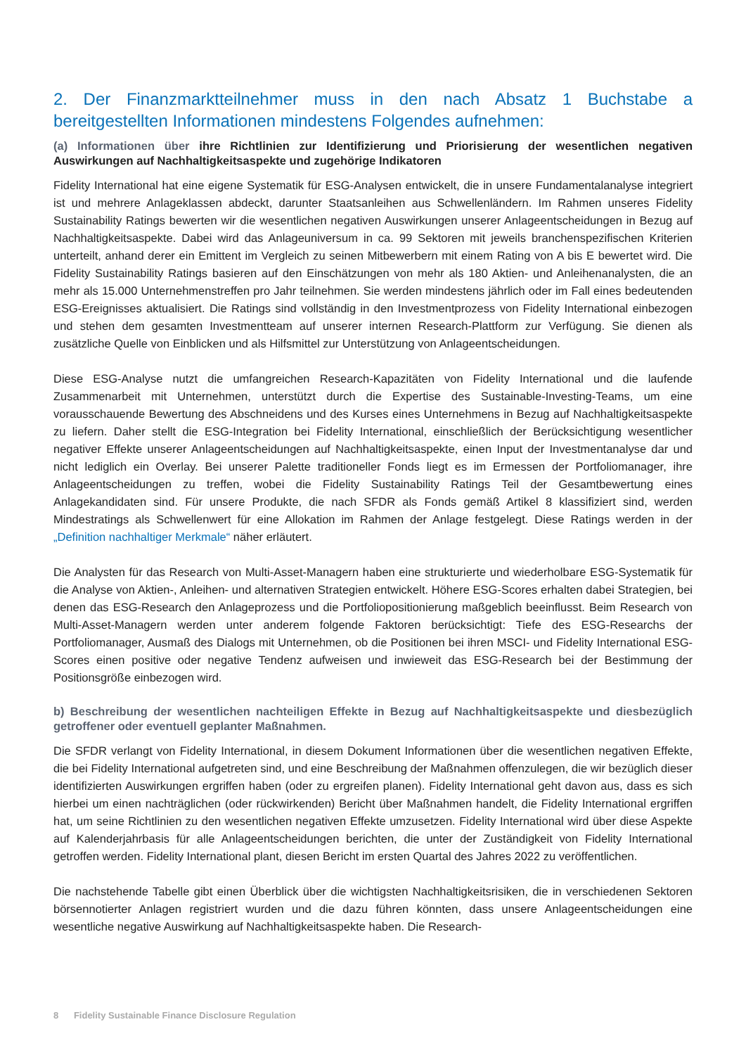2. Der Finanzmarktteilnehmer muss in den nach Absatz 1 Buchstabe a bereitgestellten Informationen mindestens Folgendes aufnehmen:
(a) Informationen über ihre Richtlinien zur Identifizierung und Priorisierung der wesentlichen negativen Auswirkungen auf Nachhaltigkeitsaspekte und zugehörige Indikatoren
Fidelity International hat eine eigene Systematik für ESG-Analysen entwickelt, die in unsere Fundamentalanalyse integriert ist und mehrere Anlageklassen abdeckt, darunter Staatsanleihen aus Schwellenländern. Im Rahmen unseres Fidelity Sustainability Ratings bewerten wir die wesentlichen negativen Auswirkungen unserer Anlageentscheidungen in Bezug auf Nachhaltigkeitsaspekte. Dabei wird das Anlageuniversum in ca. 99 Sektoren mit jeweils branchenspezifischen Kriterien unterteilt, anhand derer ein Emittent im Vergleich zu seinen Mitbewerbern mit einem Rating von A bis E bewertet wird. Die Fidelity Sustainability Ratings basieren auf den Einschätzungen von mehr als 180 Aktien- und Anleihenanalysten, die an mehr als 15.000 Unternehmenstreffen pro Jahr teilnehmen. Sie werden mindestens jährlich oder im Fall eines bedeutenden ESG-Ereignisses aktualisiert. Die Ratings sind vollständig in den Investmentprozess von Fidelity International einbezogen und stehen dem gesamten Investmentteam auf unserer internen Research-Plattform zur Verfügung. Sie dienen als zusätzliche Quelle von Einblicken und als Hilfsmittel zur Unterstützung von Anlageentscheidungen.
Diese ESG-Analyse nutzt die umfangreichen Research-Kapazitäten von Fidelity International und die laufende Zusammenarbeit mit Unternehmen, unterstützt durch die Expertise des Sustainable-Investing-Teams, um eine vorausschauende Bewertung des Abschneidens und des Kurses eines Unternehmens in Bezug auf Nachhaltigkeitsaspekte zu liefern. Daher stellt die ESG-Integration bei Fidelity International, einschließlich der Berücksichtigung wesentlicher negativer Effekte unserer Anlageentscheidungen auf Nachhaltigkeitsaspekte, einen Input der Investmentanalyse dar und nicht lediglich ein Overlay. Bei unserer Palette traditioneller Fonds liegt es im Ermessen der Portfoliomanager, ihre Anlageentscheidungen zu treffen, wobei die Fidelity Sustainability Ratings Teil der Gesamtbewertung eines Anlagekandidaten sind. Für unsere Produkte, die nach SFDR als Fonds gemäß Artikel 8 klassifiziert sind, werden Mindestratings als Schwellenwert für eine Allokation im Rahmen der Anlage festgelegt. Diese Ratings werden in der „Definition nachhaltiger Merkmale“ näher erläutert.
Die Analysten für das Research von Multi-Asset-Managern haben eine strukturierte und wiederholbare ESG-Systematik für die Analyse von Aktien-, Anleihen- und alternativen Strategien entwickelt. Höhere ESG-Scores erhalten dabei Strategien, bei denen das ESG-Research den Anlageprozess und die Portfoliopositionierung maßgeblich beeinflusst. Beim Research von Multi-Asset-Managern werden unter anderem folgende Faktoren berücksichtigt: Tiefe des ESG-Researchs der Portfoliomanager, Ausmaß des Dialogs mit Unternehmen, ob die Positionen bei ihren MSCI- und Fidelity International ESG-Scores einen positive oder negative Tendenz aufweisen und inwieweit das ESG-Research bei der Bestimmung der Positionsgröße einbezogen wird.
b) Beschreibung der wesentlichen nachteiligen Effekte in Bezug auf Nachhaltigkeitsaspekte und diesbezüglich getroffener oder eventuell geplanter Maßnahmen.
Die SFDR verlangt von Fidelity International, in diesem Dokument Informationen über die wesentlichen negativen Effekte, die bei Fidelity International aufgetreten sind, und eine Beschreibung der Maßnahmen offenzulegen, die wir bezüglich dieser identifizierten Auswirkungen ergriffen haben (oder zu ergreifen planen). Fidelity International geht davon aus, dass es sich hierbei um einen nachträglichen (oder rückwirkenden) Bericht über Maßnahmen handelt, die Fidelity International ergriffen hat, um seine Richtlinien zu den wesentlichen negativen Effekte umzusetzen. Fidelity International wird über diese Aspekte auf Kalenderjahrbasis für alle Anlageentscheidungen berichten, die unter der Zuständigkeit von Fidelity International getroffen werden. Fidelity International plant, diesen Bericht im ersten Quartal des Jahres 2022 zu veröffentlichen.
Die nachstehende Tabelle gibt einen Überblick über die wichtigsten Nachhaltigkeitsrisiken, die in verschiedenen Sektoren börsennotierter Anlagen registriert wurden und die dazu führen könnten, dass unsere Anlageentscheidungen eine wesentliche negative Auswirkung auf Nachhaltigkeitsaspekte haben. Die Research-
8 Fidelity Sustainable Finance Disclosure Regulation